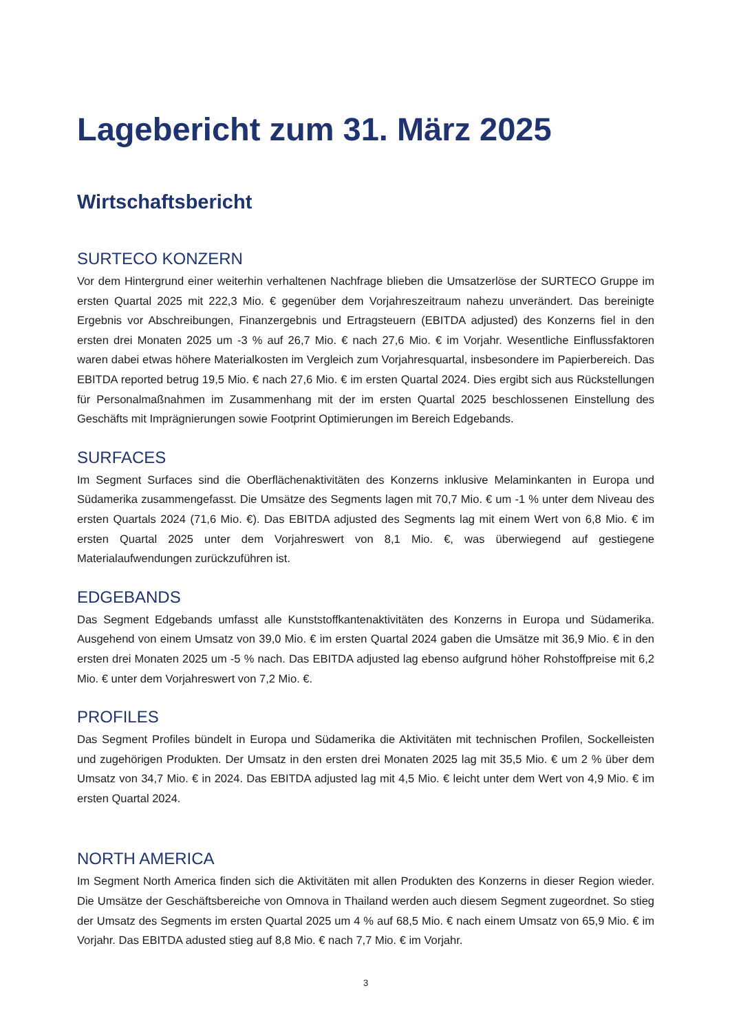Lagebericht zum 31. März 2025
Wirtschaftsbericht
SURTECO KONZERN
Vor dem Hintergrund einer weiterhin verhaltenen Nachfrage blieben die Umsatzerlöse der SURTECO Gruppe im ersten Quartal 2025 mit 222,3 Mio. € gegenüber dem Vorjahreszeitraum nahezu unverändert. Das bereinigte Ergebnis vor Abschreibungen, Finanzergebnis und Ertragsteuern (EBITDA adjusted) des Konzerns fiel in den ersten drei Monaten 2025 um -3 % auf 26,7 Mio. € nach 27,6 Mio. € im Vorjahr. Wesentliche Einflussfaktoren waren dabei etwas höhere Materialkosten im Vergleich zum Vorjahresquartal, insbesondere im Papierbereich. Das EBITDA reported betrug 19,5 Mio. € nach 27,6 Mio. € im ersten Quartal 2024. Dies ergibt sich aus Rückstellungen für Personalmaßnahmen im Zusammenhang mit der im ersten Quartal 2025 beschlossenen Einstellung des Geschäfts mit Imprägnierungen sowie Footprint Optimierungen im Bereich Edgebands.
SURFACES
Im Segment Surfaces sind die Oberflächenaktivitäten des Konzerns inklusive Melaminkanten in Europa und Südamerika zusammengefasst. Die Umsätze des Segments lagen mit 70,7 Mio. € um -1 % unter dem Niveau des ersten Quartals 2024 (71,6 Mio. €). Das EBITDA adjusted des Segments lag mit einem Wert von 6,8 Mio. € im ersten Quartal 2025 unter dem Vorjahreswert von 8,1 Mio. €, was überwiegend auf gestiegene Materialaufwendungen zurückzuführen ist.
EDGEBANDS
Das Segment Edgebands umfasst alle Kunststoffkantenaktivitäten des Konzerns in Europa und Südamerika. Ausgehend von einem Umsatz von 39,0 Mio. € im ersten Quartal 2024 gaben die Umsätze mit 36,9 Mio. € in den ersten drei Monaten 2025 um -5 % nach. Das EBITDA adjusted lag ebenso aufgrund höher Rohstoffpreise mit 6,2 Mio. € unter dem Vorjahreswert von 7,2 Mio. €.
PROFILES
Das Segment Profiles bündelt in Europa und Südamerika die Aktivitäten mit technischen Profilen, Sockelleisten und zugehörigen Produkten. Der Umsatz in den ersten drei Monaten 2025 lag mit 35,5 Mio. € um 2 % über dem Umsatz von 34,7 Mio. € in 2024. Das EBITDA adjusted lag mit 4,5 Mio. € leicht unter dem Wert von 4,9 Mio. € im ersten Quartal 2024.
NORTH AMERICA
Im Segment North America finden sich die Aktivitäten mit allen Produkten des Konzerns in dieser Region wieder. Die Umsätze der Geschäftsbereiche von Omnova in Thailand werden auch diesem Segment zugeordnet. So stieg der Umsatz des Segments im ersten Quartal 2025 um 4 % auf 68,5 Mio. € nach einem Umsatz von 65,9 Mio. € im Vorjahr. Das EBITDA adusted stieg auf 8,8 Mio. € nach 7,7 Mio. € im Vorjahr.
3